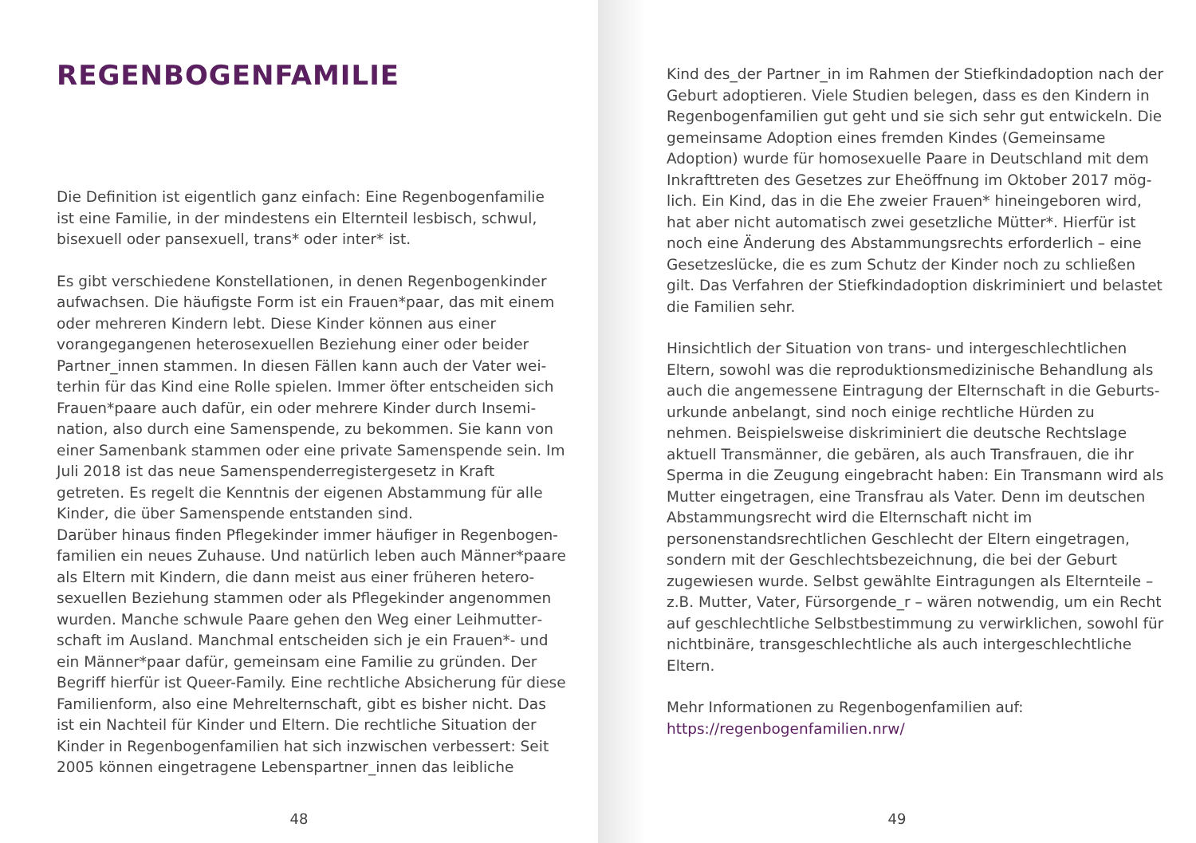REGENBOGENFAMILIE
Die Definition ist eigentlich ganz einfach: Eine Regenbogen­familie ist eine Familie, in der mindestens ein Elternteil lesbisch, schwul, bisexuell oder pansexuell, trans* oder inter* ist.
Es gibt verschiedene Konstellationen, in denen Regenbogenkin­der aufwachsen. Die häufigste Form ist ein Frauen*paar, das mit einem oder mehreren Kindern lebt. Diese Kinder können aus einer vorangegangenen heterosexuellen Beziehung einer oder beider Partner_innen stammen. In diesen Fällen kann auch der Vater wei­terhin für das Kind eine Rolle spielen. Immer öfter entscheiden sich Frauen*paare auch dafür, ein oder mehrere Kinder durch Insemi­nation, also durch eine Samenspende, zu bekommen. Sie kann von einer Samenbank stammen oder eine private Samenspende sein. Im Juli 2018 ist das neue Samenspenderregistergesetz in Kraft getreten. Es regelt die Kenntnis der eigenen Abstammung für alle Kinder, die über Samenspende entstanden sind.
Darüber hinaus finden Pflegekinder immer häufiger in Regenbogen­familien ein neues Zuhause. Und natürlich leben auch Männer*paa­re als Eltern mit Kindern, die dann meist aus einer früheren hetero­sexuellen Beziehung stammen oder als Pflegekinder angenommen wurden. Manche schwule Paare gehen den Weg einer Leihmutter­schaft im Ausland. Manchmal entscheiden sich je ein Frauen*- und ein Männer*paar dafür, gemeinsam eine Familie zu gründen. Der Begriff hierfür ist Queer-Family. Eine rechtliche Absicherung für diese Familienform, also eine Mehrelternschaft, gibt es bisher nicht. Das ist ein Nachteil für Kinder und Eltern. Die rechtliche Situation der Kinder in Regenbogenfamilien hat sich inzwischen verbessert: Seit 2005 können eingetragene Lebenspartner_innen das leibliche
48
Kind des_der Partner_in im Rahmen der Stiefkindadoption nach der Geburt adoptieren. Viele Studien belegen, dass es den Kindern in Regenbogenfamilien gut geht und sie sich sehr gut entwickeln. Die gemeinsame Adoption eines fremden Kindes (Gemeinsame Adoption) wurde für homosexuelle Paare in Deutschland mit dem Inkrafttreten des Gesetzes zur Eheöffnung im Oktober 2017 mög­lich. Ein Kind, das in die Ehe zweier Frauen* hineingeboren wird, hat aber nicht automatisch zwei gesetzliche Mütter*. Hierfür ist noch eine Änderung des Abstammungsrechts erforderlich – eine Gesetzeslücke, die es zum Schutz der Kinder noch zu schließen gilt. Das Verfahren der Stiefkindadoption diskriminiert und belastet die Familien sehr.
Hinsichtlich der Situation von trans- und intergeschlechtlichen Eltern, sowohl was die reproduktionsmedizinische Behandlung als auch die angemessene Eintragung der Elternschaft in die Geburts­urkunde anbelangt, sind noch einige rechtliche Hürden zu nehmen. Beispielsweise diskriminiert die deutsche Rechtslage aktuell Trans­männer, die gebären, als auch Transfrauen, die ihr Sperma in die Zeugung eingebracht haben: Ein Transmann wird als Mutter einge­tragen, eine Transfrau als Vater. Denn im deutschen Abstammungs­recht wird die Elternschaft nicht im personenstandsrechtlichen Geschlecht der Eltern eingetragen, sondern mit der Geschlechts­bezeichnung, die bei der Geburt zugewiesen wurde. Selbst gewählte Eintragungen als Elternteile – z.B. Mutter, Vater, Fürsorgende_r – wären notwendig, um ein Recht auf geschlechtliche Selbstbestim­mung zu verwirklichen, sowohl für nichtbinäre, transgeschlecht­liche als auch intergeschlechtliche Eltern.
Mehr Informationen zu Regenbogenfamilien auf:
https://regenbogenfamilien.nrw/
49